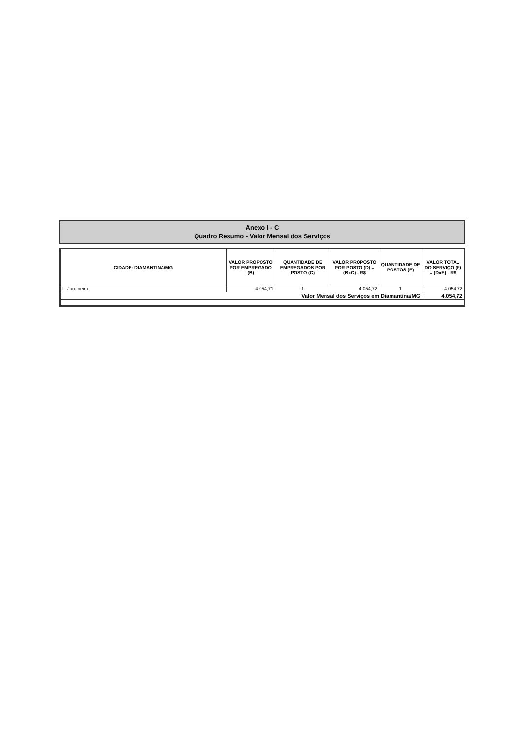Anexo I - C
Quadro Resumo - Valor Mensal dos Serviços
| CIDADE: DIAMANTINA/MG | VALOR PROPOSTO POR EMPREGADO (B) | QUANTIDADE DE EMPREGADOS POR POSTO (C) | VALOR PROPOSTO POR POSTO (D) = (BxC) - R$ | QUANTIDADE DE POSTOS (E) | VALOR TOTAL DO SERVIÇO (F) = (DxE) - R$ |
| --- | --- | --- | --- | --- | --- |
| I - Jardineiro | 4.054,71 | 1 | 4.054,72 | 1 | 4.054,72 |
| Valor Mensal dos Serviços em Diamantina/MG | | | | | 4.054,72 |